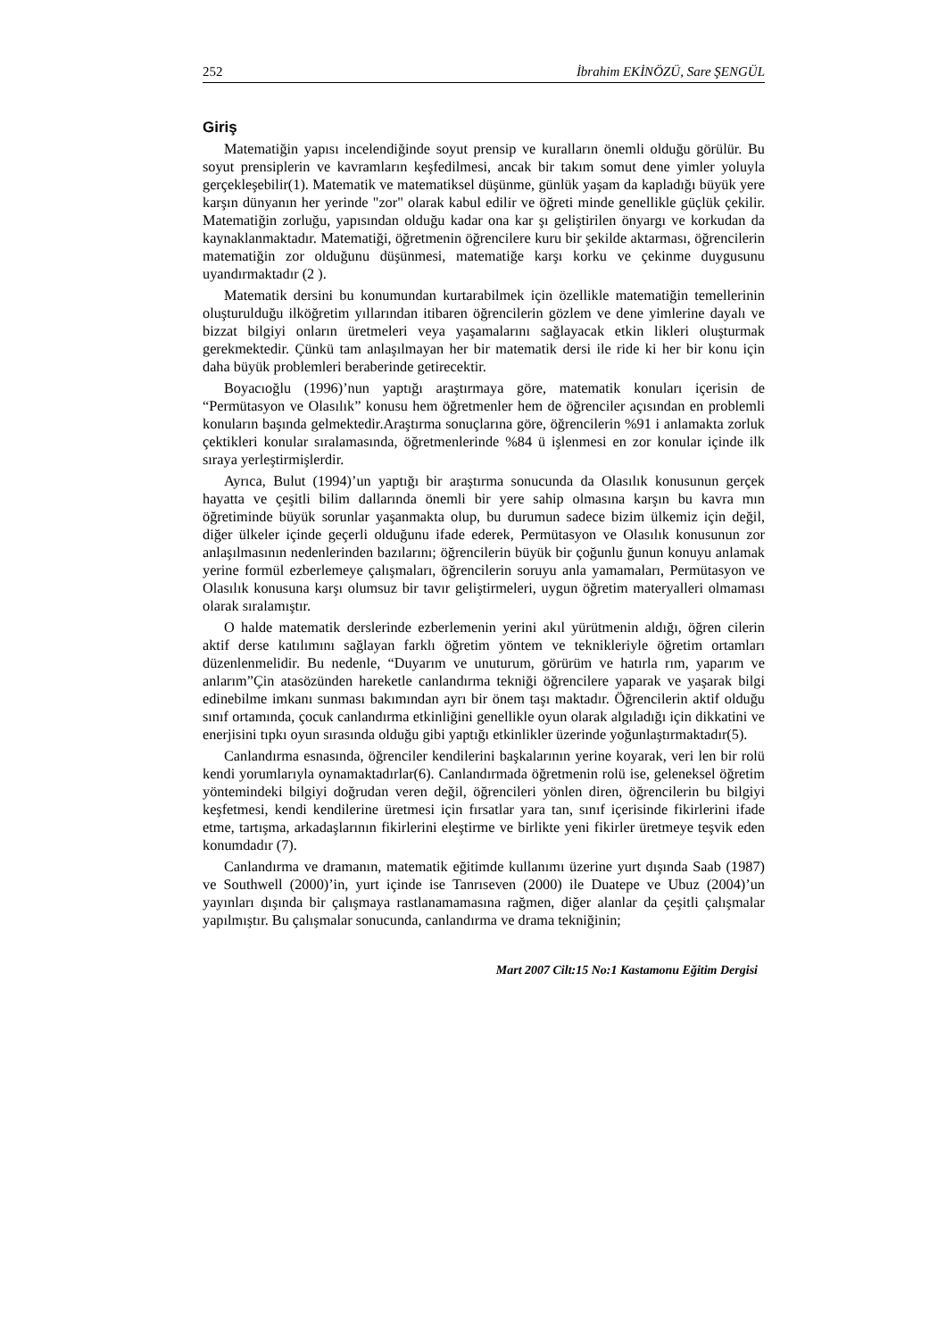252 İbrahim EKİNÖZÜ, Sare ŞENGÜL
Giriş
Matematiğin yapısı incelendiğinde soyut prensip ve kuralların önemli olduğu görülür. Bu soyut prensiplerin ve kavramların keşfedilmesi, ancak bir takım somut dene yimler yoluyla gerçekleşebilir(1). Matematik ve matematiksel düşünme, günlük yaşam da kapladığı büyük yere karşın dünyanın her yerinde "zor" olarak kabul edilir ve öğreti minde genellikle güçlük çekilir. Matematiğin zorluğu, yapısından olduğu kadar ona kar şı geliştirilen önyargı ve korkudan da kaynaklanmaktadır. Matematiği, öğretmenin öğrencilere kuru bir şekilde aktarması, öğrencilerin matematiğin zor olduğunu düşünmesi, matematiğe karşı korku ve çekinme duygusunu uyandırmaktadır (2 ).
Matematik dersini bu konumundan kurtarabilmek için özellikle matematiğin temellerinin oluşturulduğu ilköğretim yıllarından itibaren öğrencilerin gözlem ve dene yimlerine dayalı ve bizzat bilgiyi onların üretmeleri veya yaşamalarını sağlayacak etkin likleri oluşturmak gerekmektedir. Çünkü tam anlaşılmayan her bir matematik dersi ile ride ki her bir konu için daha büyük problemleri beraberinde getirecektir.
Boyacıoğlu (1996)’nun yaptığı araştırmaya göre, matematik konuları içerisin de “Permütasyon ve Olasılık” konusu hem öğretmenler hem de öğrenciler açısından en problemli konuların başında gelmektedir.Araştırma sonuçlarına göre, öğrencilerin %91 i anlamakta zorluk çektikleri konular sıralamasında, öğretmenlerinde %84 ü işlenmesi en zor konular içinde ilk sıraya yerleştirmişlerdir.
Ayrıca, Bulut (1994)’un yaptığı bir araştırma sonucunda da Olasılık konusunun gerçek hayatta ve çeşitli bilim dallarında önemli bir yere sahip olmasına karşın bu kavra mın öğretiminde büyük sorunlar yaşanmakta olup, bu durumun sadece bizim ülkemiz için değil, diğer ülkeler içinde geçerli olduğunu ifade ederek, Permütasyon ve Olasılık konusunun zor anlaşılmasının nedenlerinden bazılarını; öğrencilerin büyük bir çoğunlu ğunun konuyu anlamak yerine formül ezberlemeye çalışmaları, öğrencilerin soruyu anla yamamaları, Permütasyon ve Olasılık konusuna karşı olumsuz bir tavır geliştirmeleri, uygun öğretim materyalleri olmaması olarak sıralamıştır.
O halde matematik derslerinde ezberlemenin yerini akıl yürütmenin aldığı, öğren cilerin aktif derse katılımını sağlayan farklı öğretim yöntem ve teknikleriyle öğretim ortamları düzenlenmelidir. Bu nedenle, “Duyarım ve unuturum, görürüm ve hatırla rım, yaparım ve anlarım”Çin atasözünden hareketle canlandırma tekniği öğrencilere yaparak ve yaşarak bilgi edinebilme imkanı sunması bakımından ayrı bir önem taşı maktadır. Öğrencilerin aktif olduğu sınıf ortamında, çocuk canlandırma etkinliğini genellikle oyun olarak algıladığı için dikkatini ve enerjisini tıpkı oyun sırasında olduğu gibi yaptığı etkinlikler üzerinde yoğunlaştırmaktadır(5).
Canlandırma esnasında, öğrenciler kendilerini başkalarının yerine koyarak, veri len bir rolü kendi yorumlarıyla oynamaktadırlar(6). Canlandırmada öğretmenin rolü ise, geleneksel öğretim yöntemindeki bilgiyi doğrudan veren değil, öğrencileri yönlen diren, öğrencilerin bu bilgiyi keşfetmesi, kendi kendilerine üretmesi için fırsatlar yara tan, sınıf içerisinde fikirlerini ifade etme, tartışma, arkadaşlarının fikirlerini eleştirme ve birlikte yeni fikirler üretmeye teşvik eden konumdadır (7).
Canlandırma ve dramanın, matematik eğitimde kullanımı üzerine yurt dışında Saab (1987) ve Southwell (2000)’in, yurt içinde ise Tanrıseven (2000) ile Duatepe ve Ubuz (2004)’un yayınları dışında bir çalışmaya rastlanamamasına rağmen, diğer alanlar da çeşitli çalışmalar yapılmıştır. Bu çalışmalar sonucunda, canlandırma ve drama tekniğinin;
Mart 2007 Cilt:15 No:1 Kastamonu Eğitim Dergisi